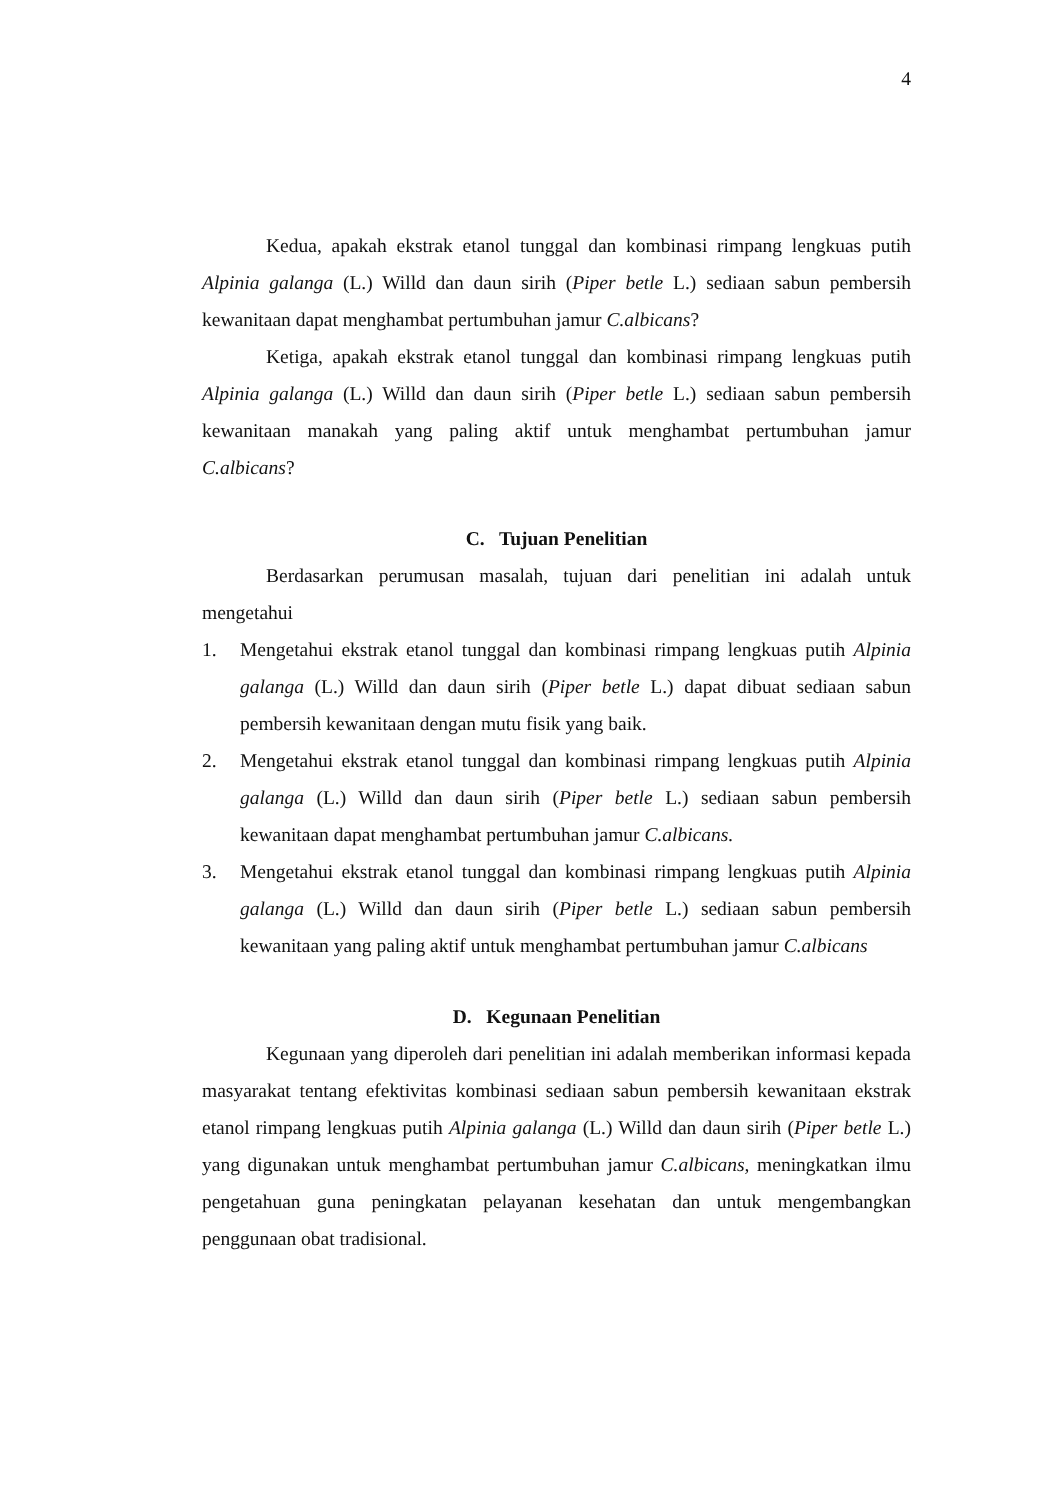4
Kedua, apakah ekstrak etanol tunggal dan kombinasi rimpang lengkuas putih Alpinia galanga (L.) Willd dan daun sirih (Piper betle L.) sediaan sabun pembersih kewanitaan dapat menghambat pertumbuhan jamur C.albicans?
Ketiga, apakah ekstrak etanol tunggal dan kombinasi rimpang lengkuas putih Alpinia galanga (L.) Willd dan daun sirih (Piper betle L.) sediaan sabun pembersih kewanitaan manakah yang paling aktif untuk menghambat pertumbuhan jamur C.albicans?
C. Tujuan Penelitian
Berdasarkan perumusan masalah, tujuan dari penelitian ini adalah untuk mengetahui
1. Mengetahui ekstrak etanol tunggal dan kombinasi rimpang lengkuas putih Alpinia galanga (L.) Willd dan daun sirih (Piper betle L.) dapat dibuat sediaan sabun pembersih kewanitaan dengan mutu fisik yang baik.
2. Mengetahui ekstrak etanol tunggal dan kombinasi rimpang lengkuas putih Alpinia galanga (L.) Willd dan daun sirih (Piper betle L.) sediaan sabun pembersih kewanitaan dapat menghambat pertumbuhan jamur C.albicans.
3. Mengetahui ekstrak etanol tunggal dan kombinasi rimpang lengkuas putih Alpinia galanga (L.) Willd dan daun sirih (Piper betle L.) sediaan sabun pembersih kewanitaan yang paling aktif untuk menghambat pertumbuhan jamur C.albicans
D. Kegunaan Penelitian
Kegunaan yang diperoleh dari penelitian ini adalah memberikan informasi kepada masyarakat tentang efektivitas kombinasi sediaan sabun pembersih kewanitaan ekstrak etanol rimpang lengkuas putih Alpinia galanga (L.) Willd dan daun sirih (Piper betle L.) yang digunakan untuk menghambat pertumbuhan jamur C.albicans, meningkatkan ilmu pengetahuan guna peningkatan pelayanan kesehatan dan untuk mengembangkan penggunaan obat tradisional.